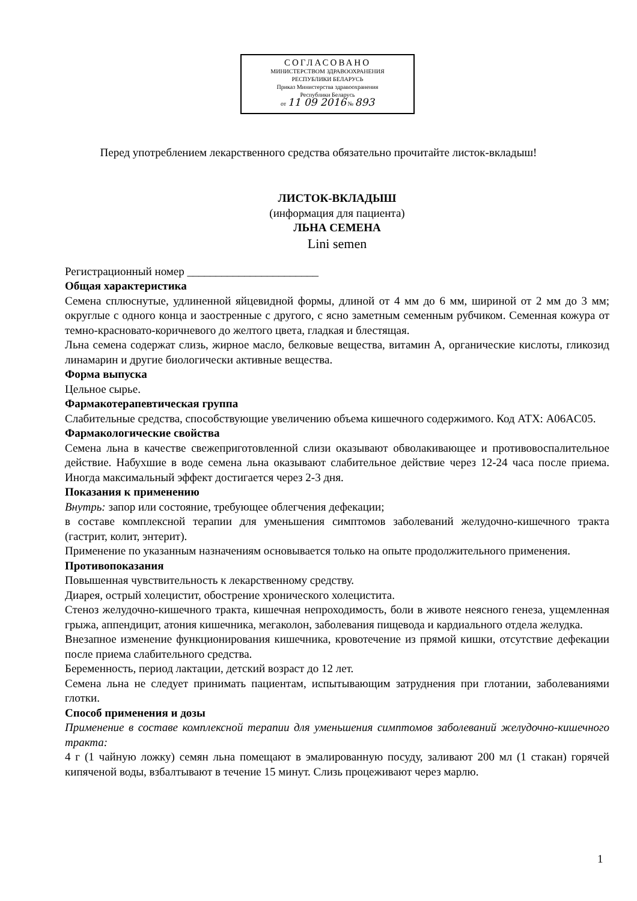СОГЛАСОВАНО
МИНИСТЕРСТВОМ ЗДРАВООХРАНЕНИЯ
РЕСПУБЛИКИ БЕЛАРУСЬ
Приказ Министерства здравоохранения
Республики Беларусь
от 11 09 2016 № 893
Перед употреблением лекарственного средства обязательно прочитайте листок-вкладыш!
ЛИСТОК-ВКЛАДЫШ
(информация для пациента)
ЛЬНА СЕМЕНА
Lini semen
Регистрационный номер _______________________
Общая характеристика
Семена сплюснутые, удлиненной яйцевидной формы, длиной от 4 мм до 6 мм, шириной от 2 мм до 3 мм; округлые с одного конца и заостренные с другого, с ясно заметным семенным рубчиком. Семенная кожура от темно-красновато-коричневого до желтого цвета, гладкая и блестящая.
Льна семена содержат слизь, жирное масло, белковые вещества, витамин А, органические кислоты, гликозид линамарин и другие биологически активные вещества.
Форма выпуска
Цельное сырье.
Фармакотерапевтическая группа
Слабительные средства, способствующие увеличению объема кишечного содержимого. Код АТХ: A06AC05.
Фармакологические свойства
Семена льна в качестве свежеприготовленной слизи оказывают обволакивающее и противовоспалительное действие. Набухшие в воде семена льна оказывают слабительное действие через 12-24 часа после приема. Иногда максимальный эффект достигается через 2-3 дня.
Показания к применению
Внутрь: запор или состояние, требующее облегчения дефекации;
в составе комплексной терапии для уменьшения симптомов заболеваний желудочно-кишечного тракта (гастрит, колит, энтерит).
Применение по указанным назначениям основывается только на опыте продолжительного применения.
Противопоказания
Повышенная чувствительность к лекарственному средству.
Диарея, острый холецистит, обострение хронического холецистита.
Стеноз желудочно-кишечного тракта, кишечная непроходимость, боли в животе неясного генеза, ущемленная грыжа, аппендицит, атония кишечника, мегаколон, заболевания пищевода и кардиального отдела желудка.
Внезапное изменение функционирования кишечника, кровотечение из прямой кишки, отсутствие дефекации после приема слабительного средства.
Беременность, период лактации, детский возраст до 12 лет.
Семена льна не следует принимать пациентам, испытывающим затруднения при глотании, заболеваниями глотки.
Способ применения и дозы
Применение в составе комплексной терапии для уменьшения симптомов заболеваний желудочно-кишечного тракта:
4 г (1 чайную ложку) семян льна помещают в эмалированную посуду, заливают 200 мл (1 стакан) горячей кипяченой воды, взбалтывают в течение 15 минут. Слизь процеживают через марлю.
1